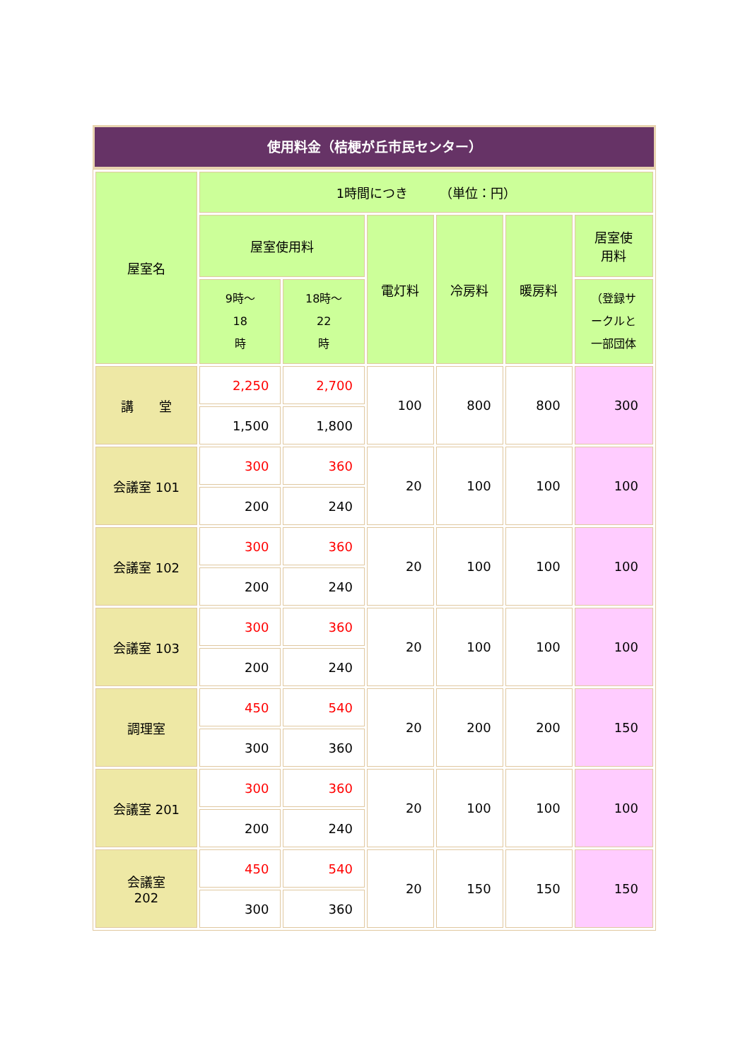使用料金（桔梗が丘市民センター）
| 屋室名 | 1時間につき （単位：円） | | | | | |
| | 屋室使用料 | | 電灯料 | 冷房料 | 暖房料 | 居室使 用料 |
| | 9時～ 18 時 | 18時～ 22 時 | | | | （登録サ ークルと 一部団体 |
| 講 堂 | 2,250 | 2,700 | 100 | 800 | 800 | 300 |
| | 1,500 | 1,800 | | | | |
| 会議室 101 | 300 | 360 | 20 | 100 | 100 | 100 |
| | 200 | 240 | | | | |
| 会議室 102 | 300 | 360 | 20 | 100 | 100 | 100 |
| | 200 | 240 | | | | |
| 会議室 103 | 300 | 360 | 20 | 100 | 100 | 100 |
| | 200 | 240 | | | | |
| 調理室 | 450 | 540 | 20 | 200 | 200 | 150 |
| | 300 | 360 | | | | |
| 会議室 201 | 300 | 360 | 20 | 100 | 100 | 100 |
| | 200 | 240 | | | | |
| 会議室 202 | 450 | 540 | 20 | 150 | 150 | 150 |
| | 300 | 360 | | | | |